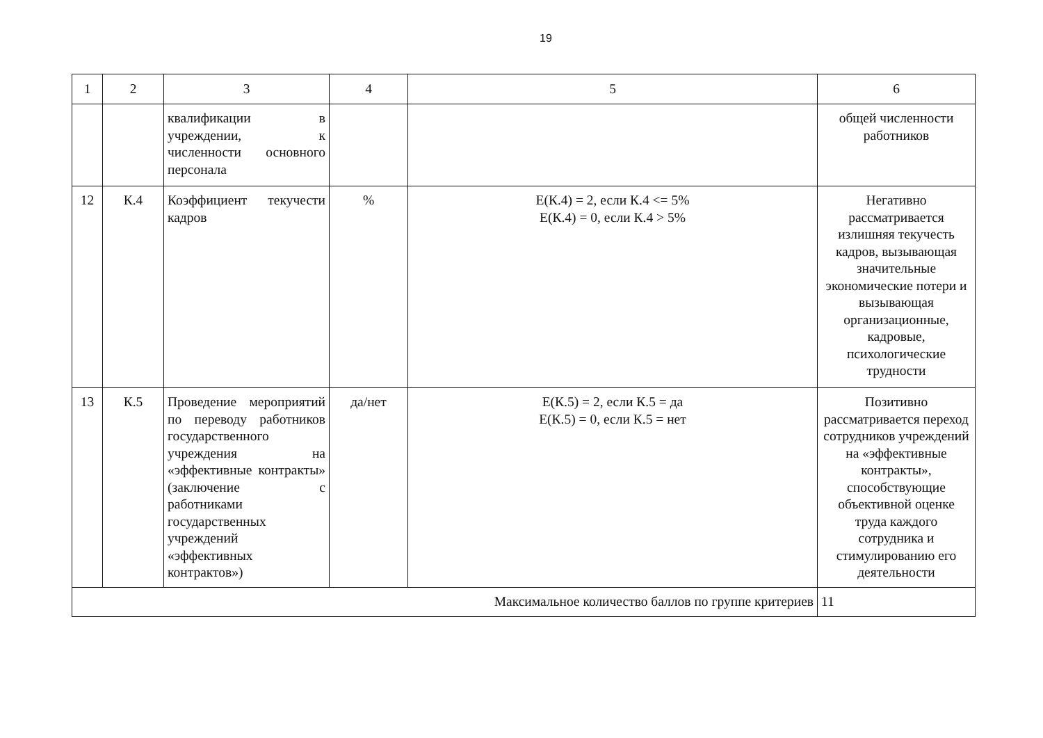19
| 1 | 2 | 3 | 4 | 5 | 6 |
| | | квалификации в учреждении, к численности основного персонала | | | общей численности работников |
| 12 | К.4 | Коэффициент текучести кадров | % | E(К.4) = 2, если К.4 <= 5% E(К.4) = 0, если К.4 > 5% | Негативно рассматривается излишняя текучесть кадров, вызывающая значительные экономические потери и вызывающая организационные, кадровые, психологические трудности |
| 13 | К.5 | Проведение мероприятий по переводу работников государственного учреждения на «эффективные контракты» (заключение с работниками государственных учреждений «эффективных контрактов») | да/нет | E(К.5) = 2, если К.5 = да E(К.5) = 0, если К.5 = нет | Позитивно рассматривается переход сотрудников учреждений на «эффективные контракты», способствующие объективной оценке труда каждого сотрудника и стимулированию его деятельности |
| Максимальное количество баллов по группе критериев | | | | | 11 |